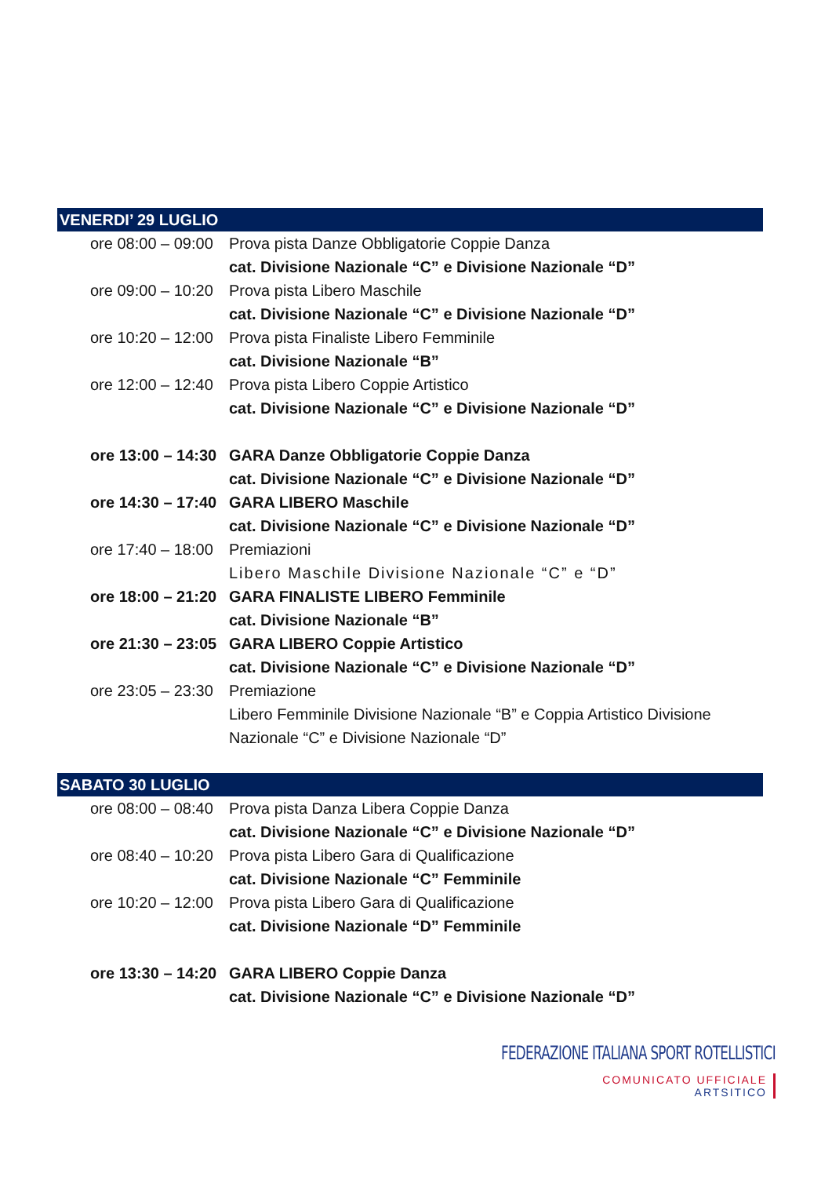VENERDI’ 29 LUGLIO
ore 08:00 – 09:00 Prova pista Danze Obbligatorie Coppie Danza
cat. Divisione Nazionale “C” e Divisione Nazionale “D”
ore 09:00 – 10:20 Prova pista Libero Maschile
cat. Divisione Nazionale “C” e Divisione Nazionale “D”
ore 10:20 – 12:00 Prova pista Finaliste Libero Femminile
cat. Divisione Nazionale “B”
ore 12:00 – 12:40 Prova pista Libero Coppie Artistico
cat. Divisione Nazionale “C” e Divisione Nazionale “D”
ore 13:00 – 14:30 GARA Danze Obbligatorie Coppie Danza
cat. Divisione Nazionale “C” e Divisione Nazionale “D”
ore 14:30 – 17:40 GARA LIBERO Maschile
cat. Divisione Nazionale “C” e Divisione Nazionale “D”
ore 17:40 – 18:00 Premiazioni
Libero Maschile Divisione Nazionale “C” e “D”
ore 18:00 – 21:20 GARA FINALISTE LIBERO Femminile
cat. Divisione Nazionale “B”
ore 21:30 – 23:05 GARA LIBERO Coppie Artistico
cat. Divisione Nazionale “C” e Divisione Nazionale “D”
ore 23:05 – 23:30 Premiazione
Libero Femminile Divisione Nazionale “B” e Coppia Artistico Divisione Nazionale “C” e Divisione Nazionale “D”
SABATO 30 LUGLIO
ore 08:00 – 08:40 Prova pista Danza Libera Coppie Danza
cat. Divisione Nazionale “C” e Divisione Nazionale “D”
ore 08:40 – 10:20 Prova pista Libero Gara di Qualificazione
cat. Divisione Nazionale “C” Femminile
ore 10:20 – 12:00 Prova pista Libero Gara di Qualificazione
cat. Divisione Nazionale “D” Femminile
ore 13:30 – 14:20 GARA LIBERO Coppie Danza
cat. Divisione Nazionale “C” e Divisione Nazionale “D”
FEDERAZIONE ITALIANA SPORT ROTELLISTICI
COMUNICATO UFFICIALE
ARTSITICO